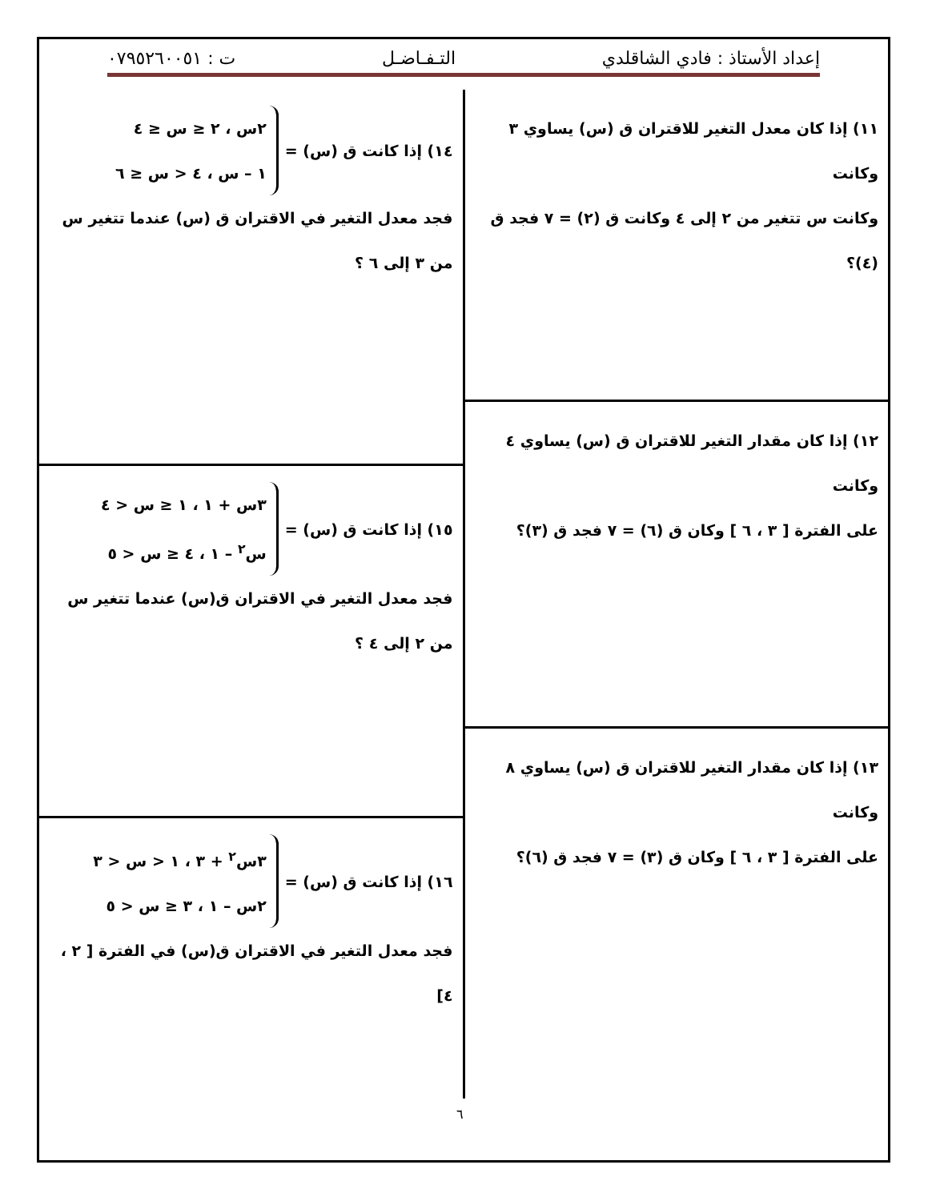إعداد الأستاذ : فادي الشاقلدي التـفـاضـل ت : ٠٧٩٥٢٦٠٠٥١
١١) إذا كان معدل التغير للاقتران ق (س) يساوي ٣ وكانت
وكانت س تتغير من ٢ إلى ٤ وكانت ق (٢) = ٧ فجد ق (٤)؟
١٢) إذا كان مقدار التغير للاقتران ق (س) يساوي ٤ وكانت
على الفترة [ ٣ ، ٦ ] وكان ق (٦) = ٧ فجد ق (٣)؟
١٣) إذا كان مقدار التغير للاقتران ق (س) يساوي ٨ وكانت
على الفترة [ ٣ ، ٦ ] وكان ق (٣) = ٧ فجد ق (٦)؟
١٤) إذا كانت ق (س) =
٢س ، ٢ ≤ س ≤ ٤
١ – س ، ٤ < س ≤ ٦
فجد معدل التغير في الاقتران ق (س) عندما تتغير س
من ٣ إلى ٦ ؟
١٥) إذا كانت ق (س) =
٣س + ١ ، ١ ≤ س < ٤
س<sup>٢</sup> – ١ ، ٤ ≤ س < ٥
فجد معدل التغير في الاقتران ق(س) عندما تتغير س
من ٢ إلى ٤ ؟
١٦) إذا كانت ق (س) =
٣س<sup>٢</sup> + ٣ ، ١ < س < ٣
٢س – ١ ، ٣ ≤ س < ٥
فجد معدل التغير في الاقتران ق(س) في الفترة [ ٢ ، ٤]
٦